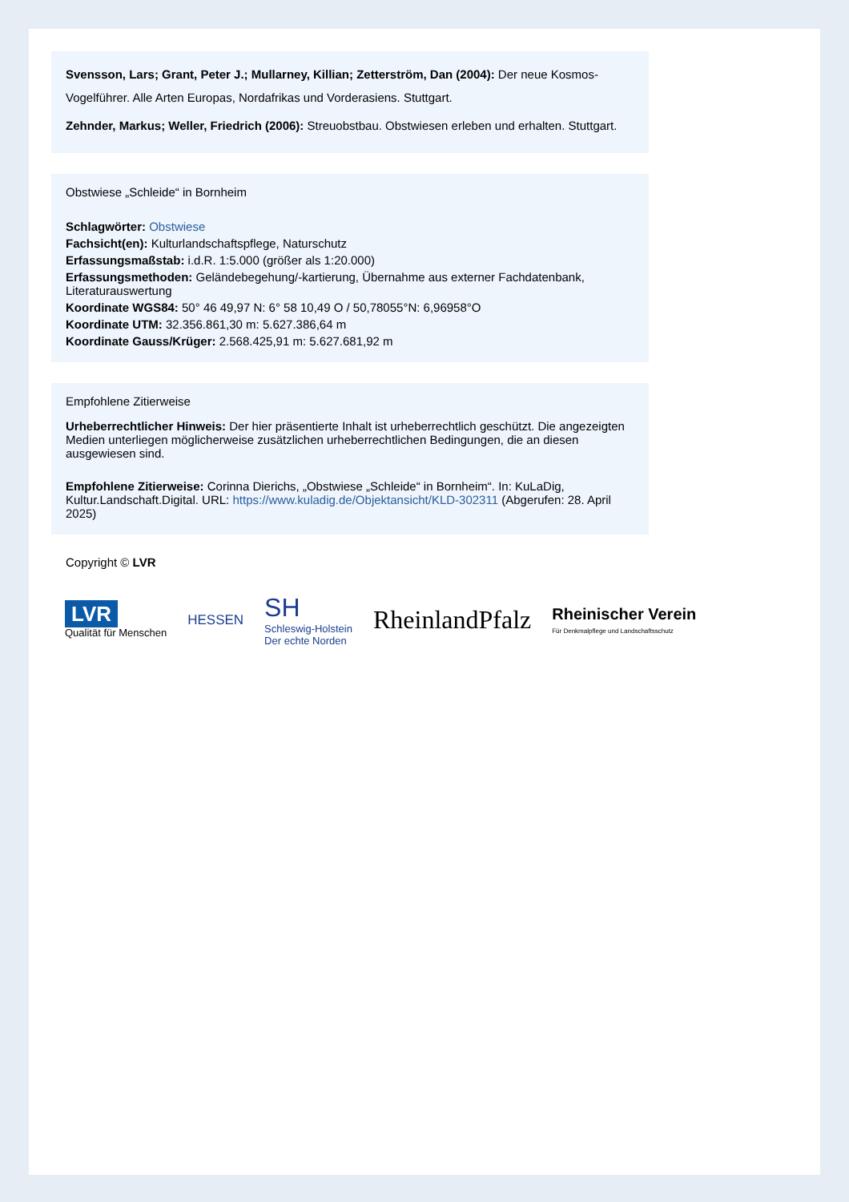Svensson, Lars; Grant, Peter J.; Mullarney, Killian; Zetterström, Dan (2004): Der neue Kosmos-Vogelführer. Alle Arten Europas, Nordafrikas und Vorderasiens. Stuttgart.
Zehnder, Markus; Weller, Friedrich (2006): Streuobstbau. Obstwiesen erleben und erhalten. Stuttgart.
Obstwiese „Schleide“ in Bornheim
Schlagwörter: Obstwiese
Fachsicht(en): Kulturlandschaftspflege, Naturschutz
Erfassungsmaßstab: i.d.R. 1:5.000 (größer als 1:20.000)
Erfassungsmethoden: Geländebegehung/-kartierung, Übernahme aus externer Fachdatenbank, Literaturauswertung
Koordinate WGS84: 50° 46 49,97 N: 6° 58 10,49 O / 50,78055°N: 6,96958°O
Koordinate UTM: 32.356.861,30 m: 5.627.386,64 m
Koordinate Gauss/Krüger: 2.568.425,91 m: 5.627.681,92 m
Empfohlene Zitierweise
Urheberrechtlicher Hinweis: Der hier präsentierte Inhalt ist urheberrechtlich geschützt. Die angezeigten Medien unterliegen möglicherweise zusätzlichen urheberrechtlichen Bedingungen, die an diesen ausgewiesen sind.
Empfohlene Zitierweise: Corinna Dierichs, „Obstwiese „Schleide“ in Bornheim“. In: KuLaDig, Kultur.Landschaft.Digital. URL: https://www.kuladig.de/Objektansicht/KLD-302311 (Abgerufen: 28. April 2025)
Copyright © LVR
LVR
Qualität für Menschen
HESSEN
SH
Schleswig-Holstein
Der echte Norden
RheinlandPfalz
Rheinischer Verein
Für Denkmalpflege und Landschaftsschutz